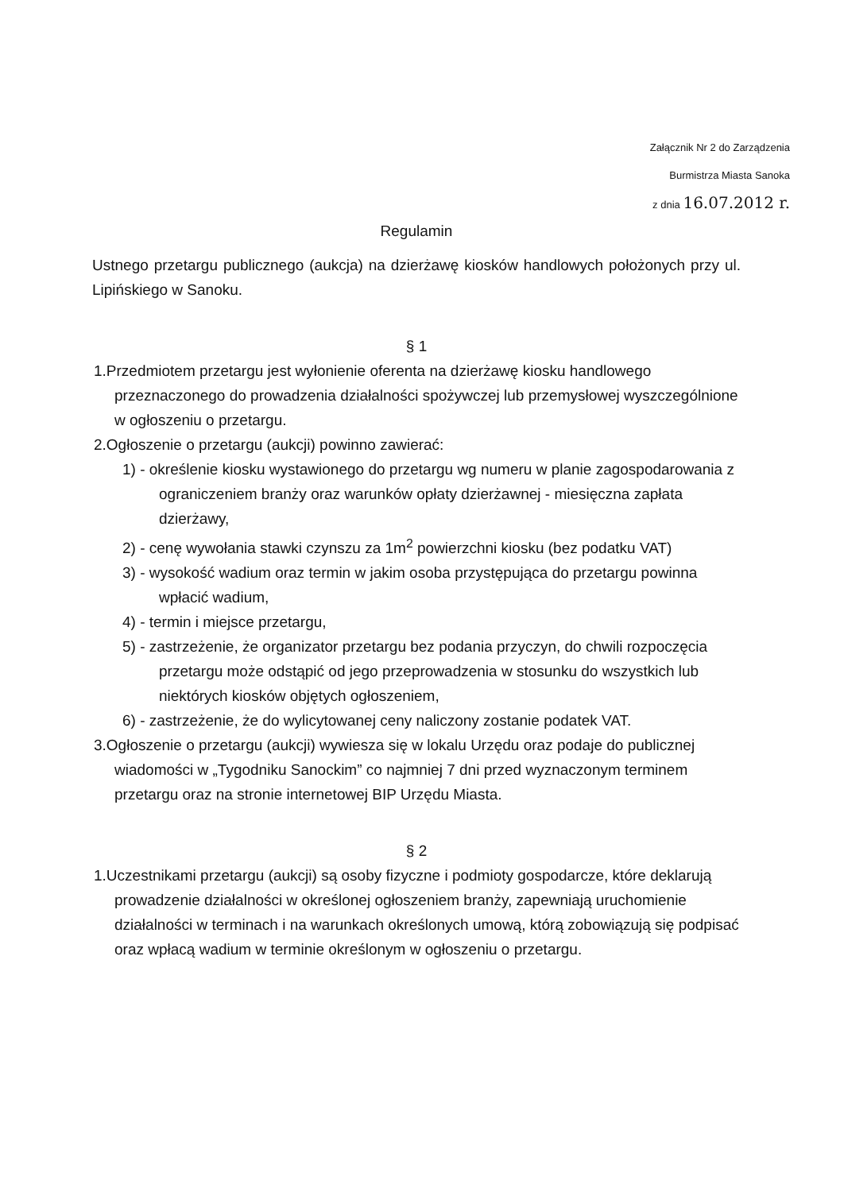Załącznik Nr 2 do Zarządzenia
Burmistrza Miasta Sanoka
z dnia 16.07.2012 r.
Regulamin
Ustnego przetargu publicznego (aukcja) na dzierżawę kiosków handlowych położonych przy ul. Lipińskiego w Sanoku.
§ 1
1.Przedmiotem przetargu jest wyłonienie oferenta na dzierżawę kiosku handlowego przeznaczonego do prowadzenia działalności spożywczej lub przemysłowej wyszczególnione w ogłoszeniu o przetargu.
2.Ogłoszenie o przetargu (aukcji) powinno zawierać:
1) - określenie kiosku wystawionego do przetargu wg numeru w planie zagospodarowania z ograniczeniem branży oraz warunków opłaty dzierżawnej - miesięczna zapłata dzierżawy,
2) - cenę wywołania stawki czynszu za 1m<sup>2</sup> powierzchni kiosku (bez podatku VAT)
3) - wysokość wadium oraz termin w jakim osoba przystępująca do przetargu powinna wpłacić wadium,
4) - termin i miejsce przetargu,
5) - zastrzeżenie, że organizator przetargu bez podania przyczyn, do chwili rozpoczęcia przetargu może odstąpić od jego przeprowadzenia w stosunku do wszystkich lub niektórych kiosków objętych ogłoszeniem,
6) - zastrzeżenie, że do wylicytowanej ceny naliczony zostanie podatek VAT.
3.Ogłoszenie o przetargu (aukcji) wywiesza się w lokalu Urzędu oraz podaje do publicznej wiadomości w „Tygodniku Sanockim” co najmniej 7 dni przed wyznaczonym terminem przetargu oraz na stronie internetowej BIP Urzędu Miasta.
§ 2
1.Uczestnikami przetargu (aukcji) są osoby fizyczne i podmioty gospodarcze, które deklarują prowadzenie działalności w określonej ogłoszeniem branży, zapewniają uruchomienie działalności w terminach i na warunkach określonych umową, którą zobowiązują się podpisać oraz wpłacą wadium w terminie określonym w ogłoszeniu o przetargu.